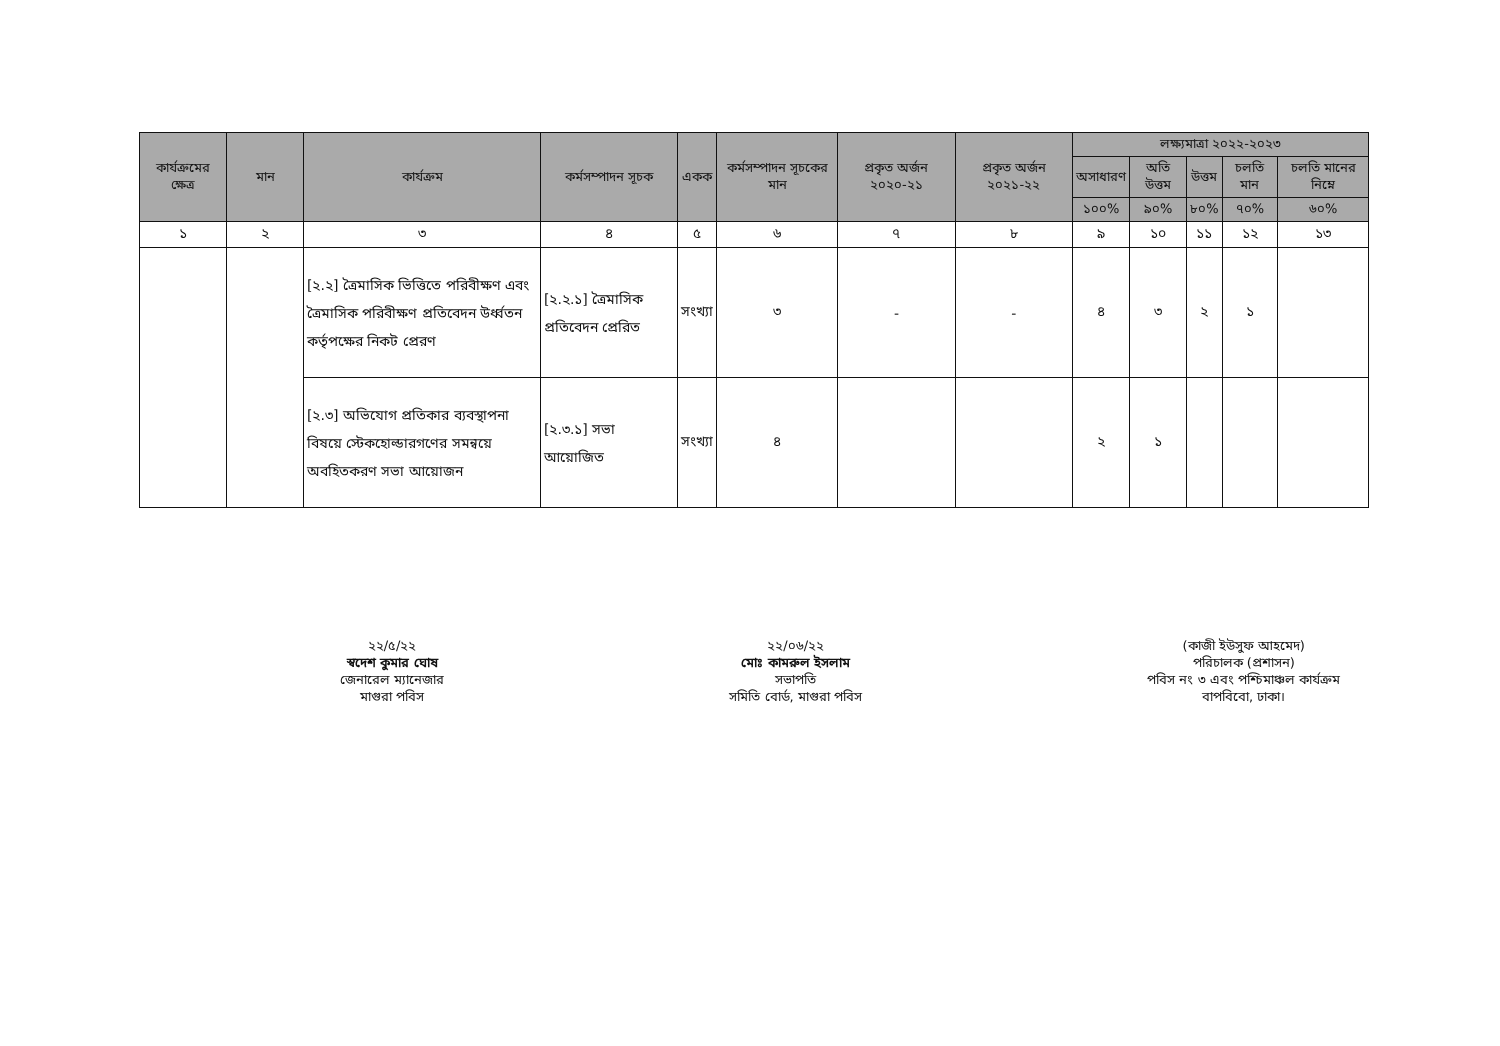| কার্যক্রমের ক্ষেত্র | মান | কার্যক্রম | কর্মসম্পাদন সূচক | একক | কর্মসম্পাদন সূচকের মান | প্রকৃত অর্জন ২০২০-২১ | প্রকৃত অর্জন ২০২১-২২ | লক্ষ্যমাত্রা ২০২২-২০২৩ | | | | |
| --- | --- | --- | --- | --- | --- | --- | --- | --- | --- | --- | --- | --- |
| | | | | | | | | অসাধারণ | অতি উত্তম | উত্তম | চলতি মান | চলতি মানের নিম্নে |
| | | | | | | | | ১০০% | ৯০% | ৮০% | ৭০% | ৬০% |
| ১ | ২ | ৩ | ৪ | ৫ | ৬ | ৭ | ৮ | ৯ | ১০ | ১১ | ১২ | ১৩ |
| | | [২.২] ত্রৈমাসিক ভিত্তিতে পরিবীক্ষণ এবং ত্রৈমাসিক পরিবীক্ষণ প্রতিবেদন উর্ধ্বতন কর্তৃপক্ষের নিকট প্রেরণ | [২.২.১] ত্রৈমাসিক প্রতিবেদন প্রেরিত | সংখ্যা | ৩ | - | - | ৪ | ৩ | ২ | ১ | |
| | | [২.৩] অভিযোগ প্রতিকার ব্যবস্থাপনা বিষয়ে স্টেকহোল্ডারগণের সমন্বয়ে অবহিতকরণ সভা আয়োজন | [২.৩.১] সভা আয়োজিত | সংখ্যা | ৪ | | | ২ | ১ | | | |
২২/৫/২২
স্বদেশ কুমার ঘোষ
জেনারেল ম্যানেজার
মাগুরা পবিস
২২/০৬/২২
মোঃ কামরুল ইসলাম
সভাপতি
সমিতি বোর্ড, মাগুরা পবিস
(কাজী ইউসুফ আহমেদ)
পরিচালক (প্রশাসন)
পবিস নং ৩ এবং পশ্চিমাঞ্চল কার্যক্রম
বাপবিবো, ঢাকা।